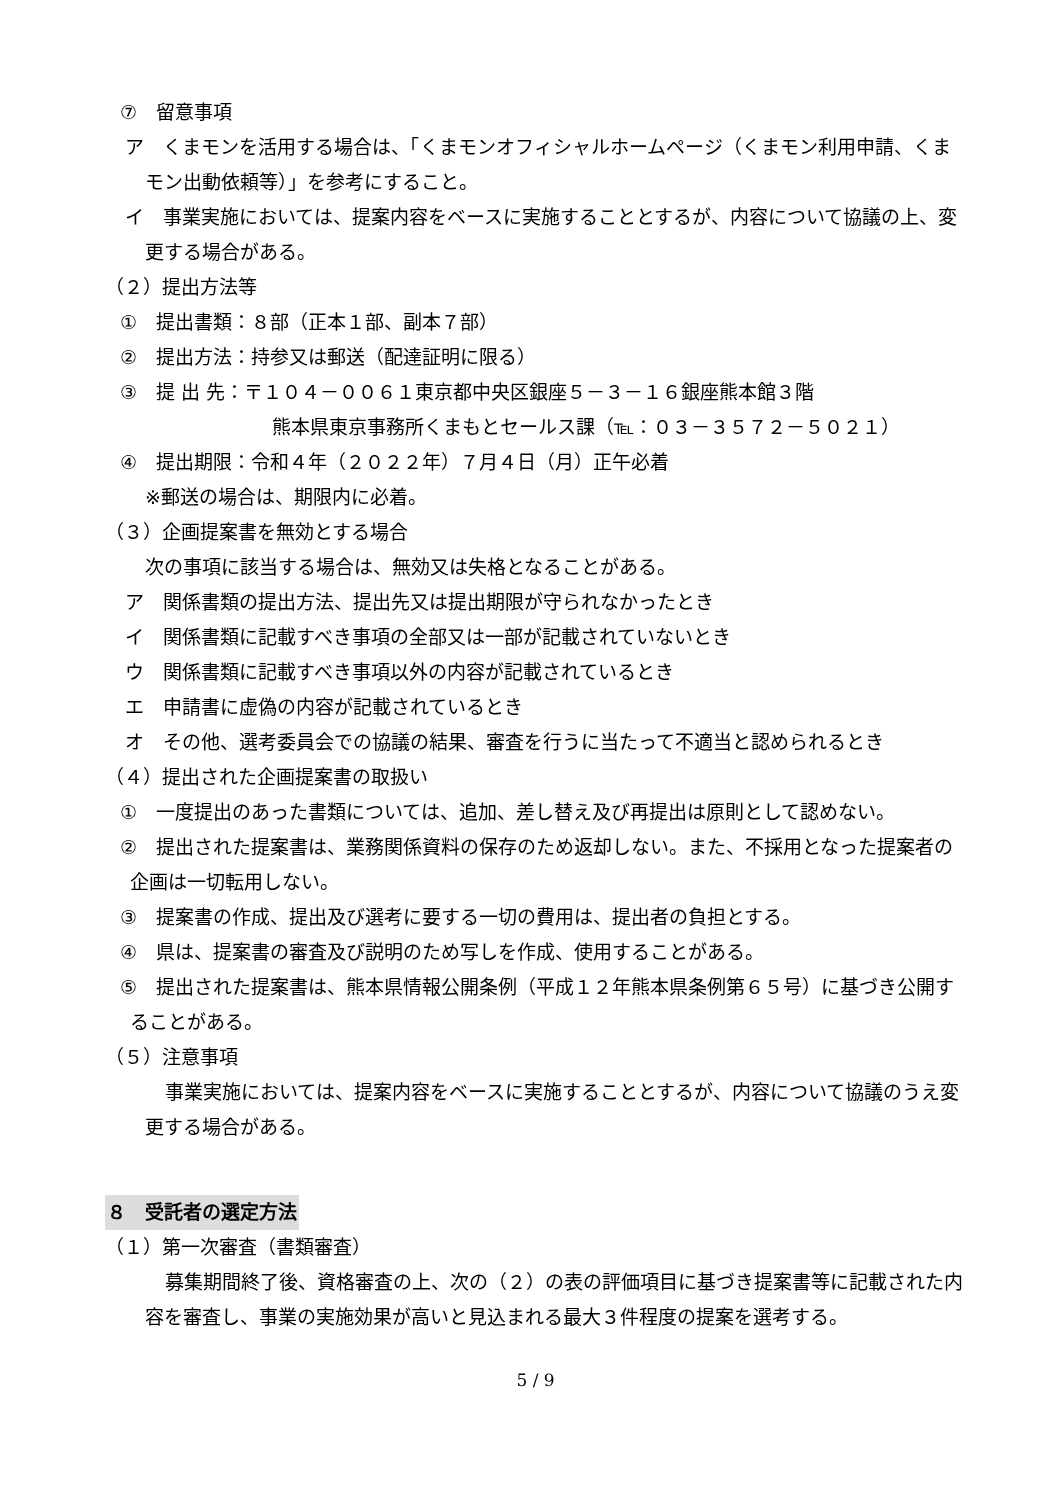⑦　留意事項
ア　くまモンを活用する場合は、「くまモンオフィシャルホームページ（くまモン利用申請、くまモン出動依頼等）」を参考にすること。
イ　事業実施においては、提案内容をベースに実施することとするが、内容について協議の上、変更する場合がある。
（２）提出方法等
①　提出書類：８部（正本１部、副本７部）
②　提出方法：持参又は郵送（配達証明に限る）
③　提 出 先：〒１０４－００６１東京都中央区銀座５－３－１６銀座熊本館３階
熊本県東京事務所くまもとセールス課（℡：０３－３５７２－５０２１）
④　提出期限：令和４年（２０２２年）７月４日（月）正午必着
※郵送の場合は、期限内に必着。
（３）企画提案書を無効とする場合
次の事項に該当する場合は、無効又は失格となることがある。
ア　関係書類の提出方法、提出先又は提出期限が守られなかったとき
イ　関係書類に記載すべき事項の全部又は一部が記載されていないとき
ウ　関係書類に記載すべき事項以外の内容が記載されているとき
エ　申請書に虚偽の内容が記載されているとき
オ　その他、選考委員会での協議の結果、審査を行うに当たって不適当と認められるとき
（４）提出された企画提案書の取扱い
①　一度提出のあった書類については、追加、差し替え及び再提出は原則として認めない。
②　提出された提案書は、業務関係資料の保存のため返却しない。また、不採用となった提案者の企画は一切転用しない。
③　提案書の作成、提出及び選考に要する一切の費用は、提出者の負担とする。
④　県は、提案書の審査及び説明のため写しを作成、使用することがある。
⑤　提出された提案書は、熊本県情報公開条例（平成１２年熊本県条例第６５号）に基づき公開することがある。
（５）注意事項
事業実施においては、提案内容をベースに実施することとするが、内容について協議のうえ変更する場合がある。
８　受託者の選定方法
（１）第一次審査（書類審査）
募集期間終了後、資格審査の上、次の（２）の表の評価項目に基づき提案書等に記載された内容を審査し、事業の実施効果が高いと見込まれる最大３件程度の提案を選考する。
5 / 9